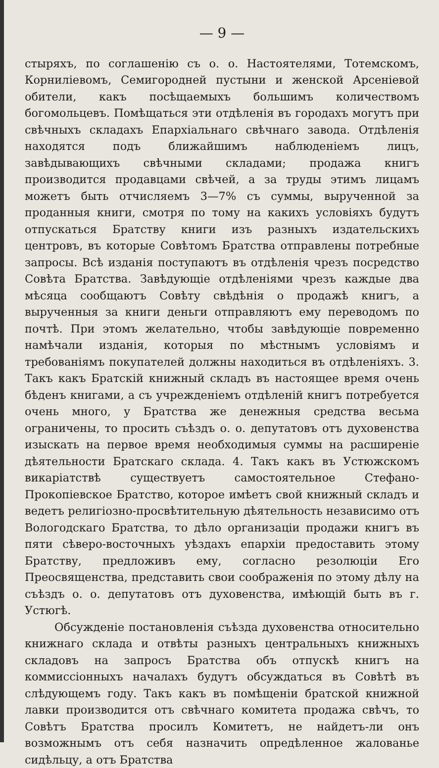— 9 —
стыряхъ, по соглашенію съ о. о. Настоятелями, Тотемскомъ, Корниліевомъ, Семигородней пустыни и женской Арсеніевой обители, какъ посѣщаемыхъ большимъ количествомъ богомольцевъ. Помѣщаться эти отдѣленія въ городахъ могутъ при свѣчныхъ складахъ Епархіальнаго свѣчнаго завода. Отдѣленія находятся подъ ближайшимъ наблюденіемъ лицъ, завѣдывающихъ свѣчными складами; продажа книгъ производится продавцами свѣчей, а за труды этимъ лицамъ можетъ быть отчисляемъ 3—7% съ суммы, вырученной за проданныя книги, смотря по тому на какихъ условіяхъ будутъ отпускаться Братству книги изъ разныхъ издательскихъ центровъ, въ которые Совѣтомъ Братства отправлены потребные запросы. Всѣ изданія поступаютъ въ отдѣленія чрезъ посредство Совѣта Братства. Завѣдующіе отдѣленіями чрезъ каждые два мѣсяца сообщаютъ Совѣту свѣдѣнія о продажѣ книгъ, а вырученныя за книги деньги отправляютъ ему переводомъ по почтѣ. При этомъ желательно, чтобы завѣдующіе повременно намѣчали изданія, которыя по мѣстнымъ условіямъ и требованіямъ покупателей должны находиться въ отдѣленіяхъ. 3. Такъ какъ Братскій книжный складъ въ настоящее время очень бѣденъ книгами, а съ учрежденіемъ отдѣленій книгъ потребуется очень много, у Братства же денежныя средства весьма ограничены, то просить съѣздъ о. о. депутатовъ отъ духовенства изыскать на первое время необходимыя суммы на расширеніе дѣятельности Братскаго склада. 4. Такъ какъ въ Устюжскомъ викаріатствѣ существуетъ самостоятельное Стефано-Прокопіевское Братство, которое имѣетъ свой книжный складъ и ведетъ религіозно-просвѣтительную дѣятельность независимо отъ Вологодскаго Братства, то дѣло организаціи продажи книгъ въ пяти сѣверо-восточныхъ уѣздахъ епархіи предоставить этому Братству, предложивъ ему, согласно резолюціи Его Преосвященства, представить свои соображенія по этому дѣлу на съѣздъ о. о. депутатовъ отъ духовенства, имѣющій быть въ г. Устюгѣ.
Обсужденіе постановленія съѣзда духовенства относительно книжнаго склада и отвѣты разныхъ центральныхъ книжныхъ складовъ на запросъ Братства объ отпускѣ книгъ на коммиссіонныхъ началахъ будутъ обсуждаться въ Совѣтѣ въ слѣдующемъ году. Такъ какъ въ помѣщеніи братской книжной лавки производится отъ свѣчнаго комитета продажа свѣчъ, то Совѣтъ Братства просилъ Комитетъ, не найдетъ-ли онъ возможнымъ отъ себя назначить опредѣленное жалованье сидѣльцу, а отъ Братства